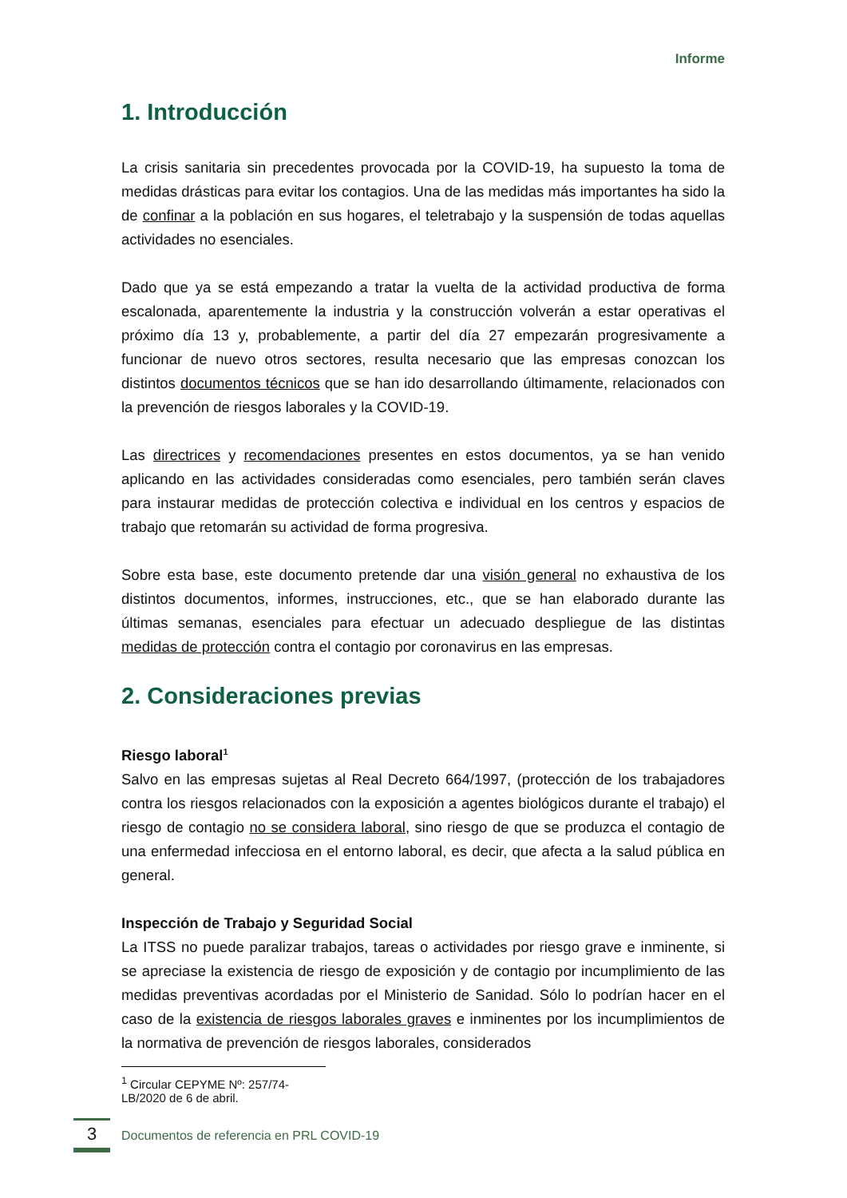Informe
1. Introducción
La crisis sanitaria sin precedentes provocada por la COVID-19, ha supuesto la toma de medidas drásticas para evitar los contagios. Una de las medidas más importantes ha sido la de confinar a la población en sus hogares, el teletrabajo y la suspensión de todas aquellas actividades no esenciales.
Dado que ya se está empezando a tratar la vuelta de la actividad productiva de forma escalonada, aparentemente la industria y la construcción volverán a estar operativas el próximo día 13 y, probablemente, a partir del día 27 empezarán progresivamente a funcionar de nuevo otros sectores, resulta necesario que las empresas conozcan los distintos documentos técnicos que se han ido desarrollando últimamente, relacionados con la prevención de riesgos laborales y la COVID-19.
Las directrices y recomendaciones presentes en estos documentos, ya se han venido aplicando en las actividades consideradas como esenciales, pero también serán claves para instaurar medidas de protección colectiva e individual en los centros y espacios de trabajo que retomarán su actividad de forma progresiva.
Sobre esta base, este documento pretende dar una visión general no exhaustiva de los distintos documentos, informes, instrucciones, etc., que se han elaborado durante las últimas semanas, esenciales para efectuar un adecuado despliegue de las distintas medidas de protección contra el contagio por coronavirus en las empresas.
2. Consideraciones previas
Riesgo laboral<sup>1</sup>
Salvo en las empresas sujetas al Real Decreto 664/1997, (protección de los trabajadores contra los riesgos relacionados con la exposición a agentes biológicos durante el trabajo) el riesgo de contagio no se considera laboral, sino riesgo de que se produzca el contagio de una enfermedad infecciosa en el entorno laboral, es decir, que afecta a la salud pública en general.
Inspección de Trabajo y Seguridad Social
La ITSS no puede paralizar trabajos, tareas o actividades por riesgo grave e inminente, si se apreciase la existencia de riesgo de exposición y de contagio por incumplimiento de las medidas preventivas acordadas por el Ministerio de Sanidad. Sólo lo podrían hacer en el caso de la existencia de riesgos laborales graves e inminentes por los incumplimientos de la normativa de prevención de riesgos laborales, considerados
<sup>1</sup> Circular CEPYME Nº: 257/74-LB/2020 de 6 de abril.
3
Documentos de referencia en PRL COVID-19